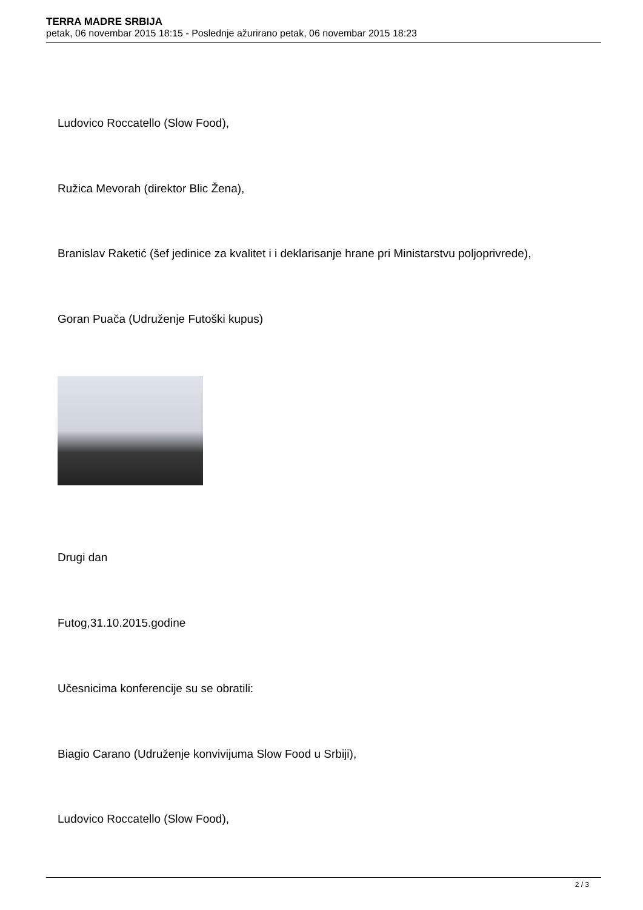TERRA MADRE SRBIJA
petak, 06 novembar 2015 18:15 - Poslednje ažurirano petak, 06 novembar 2015 18:23
Ludovico Roccatello (Slow Food),
Ružica Mevorah (direktor Blic Žena),
Branislav Raketić (šef jedinice za kvalitet i i deklarisanje hrane pri Ministarstvu poljoprivrede),
Goran Puača (Udruženje Futoški kupus)
Drugi dan
Futog,31.10.2015.godine
Učesnicima konferencije su se obratili:
Biagio Carano (Udruženje konvivijuma Slow Food u Srbiji),
Ludovico Roccatello (Slow Food),
2 / 3